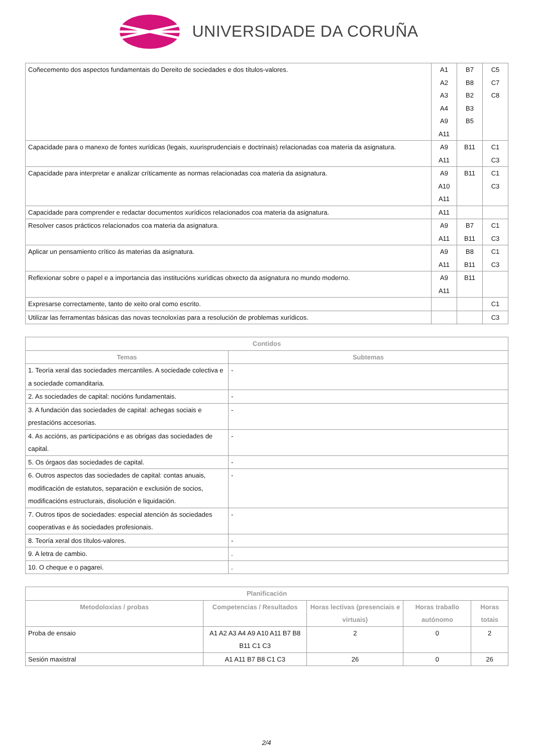UNIVERSIDADE DA CORUÑA
| Coñecemento dos aspectos fundamentais do Dereito de sociedades e dos títulos-valores. | A1 A2 A3 A4 A9 A11 | B7 B8 B2 B3 B5 | C5 C7 C8 |
| Capacidade para o manexo de fontes xurídicas (legais, xuurisprudenciais e doctrinais) relacionadas coa materia da asignatura. | A9 A11 | B11 | C1 C3 |
| Capacidade para interpretar e analizar críticamente as normas relacionadas coa materia da asignatura. | A9 A10 A11 | B11 | C1 C3 |
| Capacidade para comprender e redactar documentos xurídicos relacionados coa materia da asignatura. | A11 | | |
| Resolver casos prácticos relacionados coa materia da asignatura. | A9 A11 | B7 B11 | C1 C3 |
| Aplicar un pensamiento crítico ás materias da asignatura. | A9 A11 | B8 B11 | C1 C3 |
| Reflexionar sobre o papel e a importancia das institucións xurídicas obxecto da asignatura no mundo moderno. | A9 A11 | B11 | |
| Expresarse correctamente, tanto de xeito oral como escrito. | | | C1 |
| Utilizar las ferramentas básicas das novas tecnoloxías para a resolución de problemas xurídicos. | | | C3 |
| Contidos | |
| --- | --- |
| Temas | Subtemas |
| 1. Teoría xeral das sociedades mercantiles. A sociedade colectiva e a sociedade comanditaria. | - |
| 2. As sociedades de capital: nocións fundamentais. | - |
| 3. A fundación das sociedades de capital: achegas sociais e prestacións accesorias. | - |
| 4. As accións, as participacións e as obrigas das sociedades de capital. | - |
| 5. Os órgaos das sociedades de capital. | - |
| 6. Outros aspectos das sociedades de capital: contas anuais, modificación de estatutos, separación e exclusión de socios, modificacións estructurais, disolución e liquidación. | - |
| 7. Outros tipos de sociedades: especial atención ás sociedades cooperativas e ás sociedades profesionais. | - |
| 8. Teoría xeral dos títulos-valores. | - |
| 9. A letra de cambio. | . |
| 10. O cheque e o pagarei. | . |
| Planificación | | | | |
| --- | --- | --- | --- | --- |
| Metodoloxías / probas | Competencias / Resultados | Horas lectivas (presenciais e virtuais) | Horas traballo autónomo | Horas totais |
| Proba de ensaio | A1 A2 A3 A4 A9 A10 A11 B7 B8 B11 C1 C3 | 2 | 0 | 2 |
| Sesión maxistral | A1 A11 B7 B8 C1 C3 | 26 | 0 | 26 |
2/4